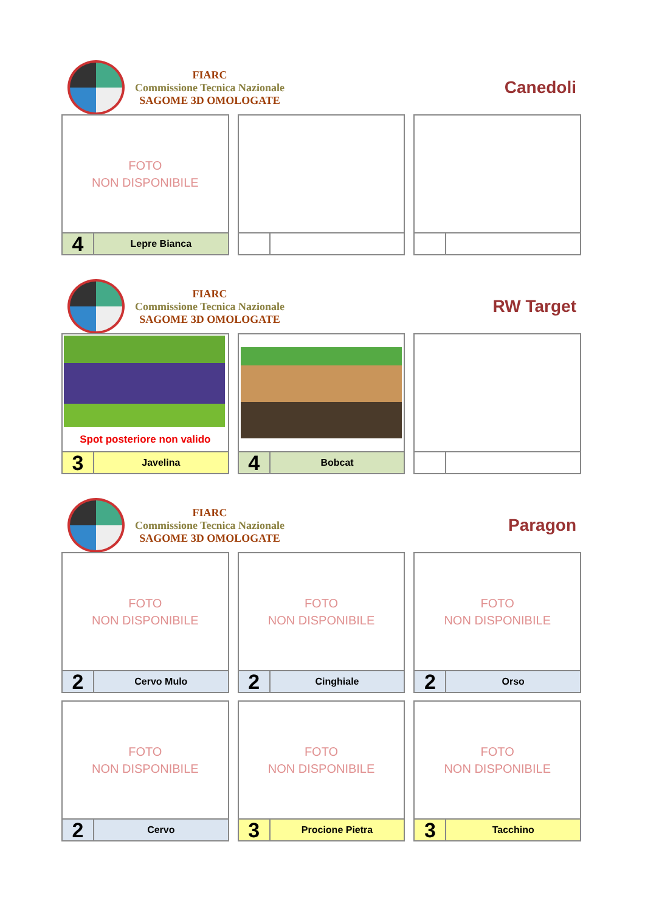FIARC
Commissione Tecnica Nazionale
SAGOME 3D OMOLOGATE
Canedoli
FOTO
NON DISPONIBILE
4
Lepre Bianca
FIARC
Commissione Tecnica Nazionale
SAGOME 3D OMOLOGATE
RW Target
Spot posteriore non valido
3
Javelina
4
Bobcat
FIARC
Commissione Tecnica Nazionale
SAGOME 3D OMOLOGATE
Paragon
FOTO
NON DISPONIBILE
2
Cervo Mulo
FOTO
NON DISPONIBILE
2
Cinghiale
FOTO
NON DISPONIBILE
2
Orso
FOTO
NON DISPONIBILE
2
Cervo
FOTO
NON DISPONIBILE
3
Procione Pietra
FOTO
NON DISPONIBILE
3
Tacchino